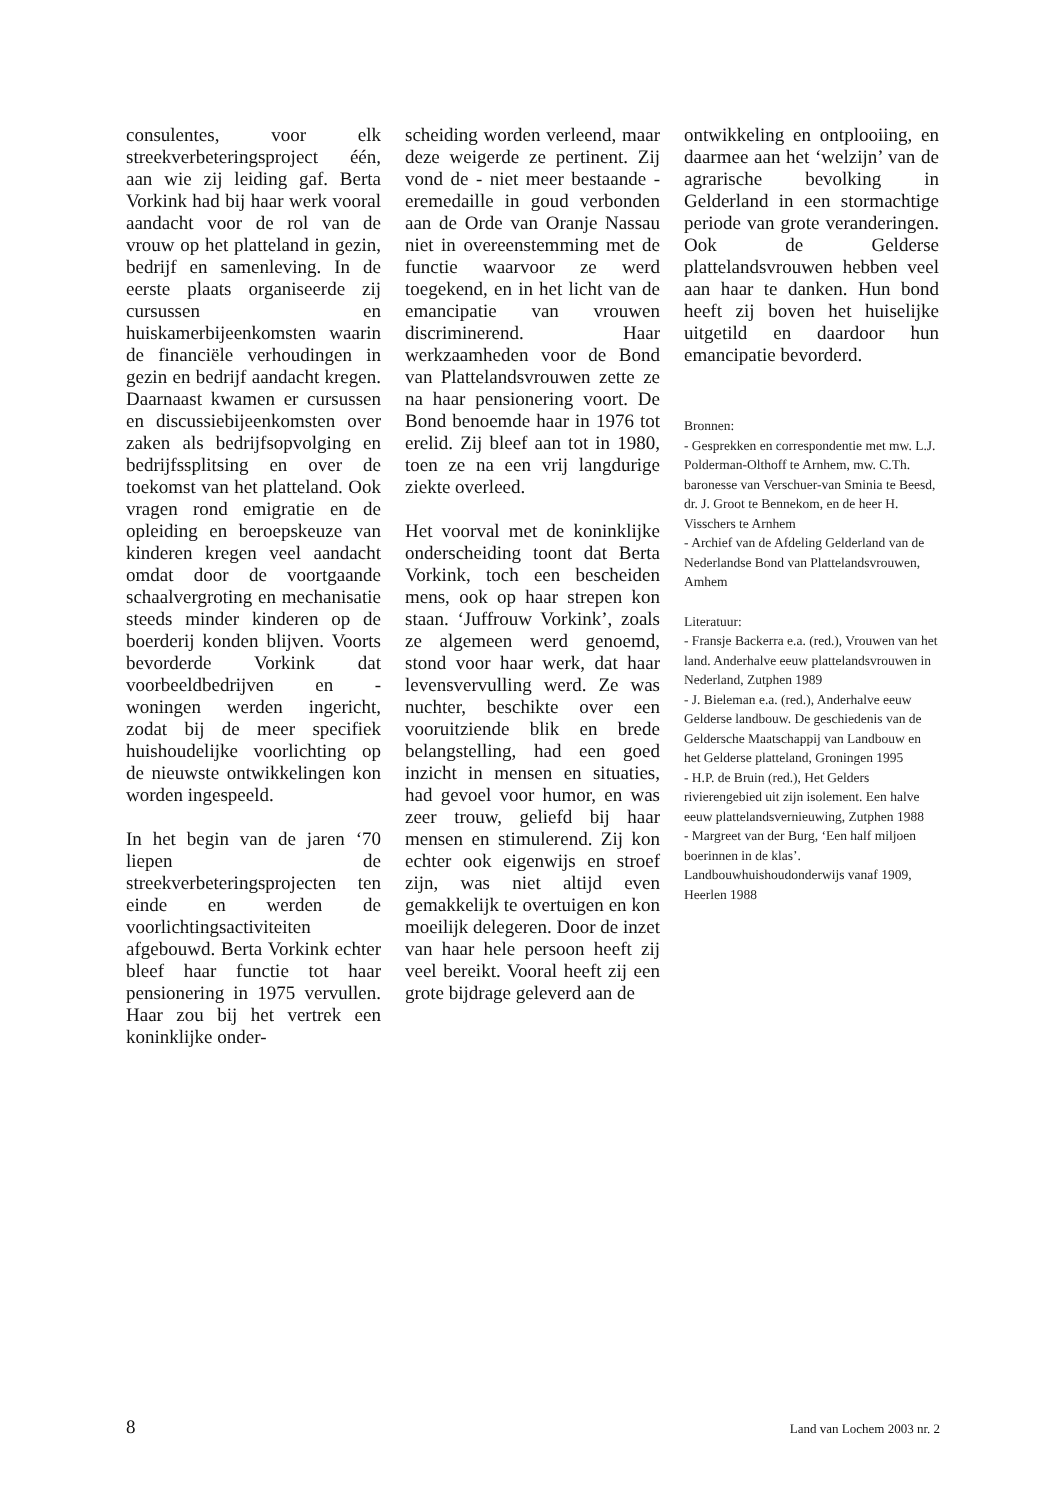consulentes, voor elk streekverbeteringsproject één, aan wie zij leiding gaf. Berta Vorkink had bij haar werk vooral aandacht voor de rol van de vrouw op het platteland in gezin, bedrijf en samenleving. In de eerste plaats organiseerde zij cursussen en huiskamerbijeenkomsten waarin de financiële verhoudingen in gezin en bedrijf aandacht kregen. Daarnaast kwamen er cursussen en discussiebijeenkomsten over zaken als bedrijfsopvolging en bedrijfssplitsing en over de toekomst van het platteland. Ook vragen rond emigratie en de opleiding en beroepskeuze van kinderen kregen veel aandacht omdat door de voortgaande schaalvergroting en mechanisatie steeds minder kinderen op de boerderij konden blijven. Voorts bevorderde Vorkink dat voorbeeldbedrijven en -woningen werden ingericht, zodat bij de meer specifiek huishoudelijke voorlichting op de nieuwste ontwikkelingen kon worden ingespeeld.
In het begin van de jaren ‘70 liepen de streekverbeteringsprojecten ten einde en werden de voorlichtingsactiviteiten afgebouwd. Berta Vorkink echter bleef haar functie tot haar pensionering in 1975 vervullen. Haar zou bij het vertrek een koninklijke onder-
scheiding worden verleend, maar deze weigerde ze pertinent. Zij vond de - niet meer bestaande - eremedaille in goud verbonden aan de Orde van Oranje Nassau niet in overeenstemming met de functie waarvoor ze werd toegekend, en in het licht van de emancipatie van vrouwen discriminerend. Haar werkzaamheden voor de Bond van Plattelandsvrouwen zette ze na haar pensionering voort. De Bond benoemde haar in 1976 tot erelid. Zij bleef aan tot in 1980, toen ze na een vrij langdurige ziekte overleed.
Het voorval met de koninklijke onderscheiding toont dat Berta Vorkink, toch een bescheiden mens, ook op haar strepen kon staan. ‘Juffrouw Vorkink’, zoals ze algemeen werd genoemd, stond voor haar werk, dat haar levensvervulling werd. Ze was nuchter, beschikte over een vooruitziende blik en brede belangstelling, had een goed inzicht in mensen en situaties, had gevoel voor humor, en was zeer trouw, geliefd bij haar mensen en stimulerend. Zij kon echter ook eigenwijs en stroef zijn, was niet altijd even gemakkelijk te overtuigen en kon moeilijk delegeren. Door de inzet van haar hele persoon heeft zij veel bereikt. Vooral heeft zij een grote bijdrage geleverd aan de
ontwikkeling en ontplooiing, en daarmee aan het ‘welzijn’ van de agrarische bevolking in Gelderland in een stormachtige periode van grote veranderingen. Ook de Gelderse plattelandsvrouwen hebben veel aan haar te danken. Hun bond heeft zij boven het huiselijke uitgetild en daardoor hun emancipatie bevorderd.
Bronnen:
- Gesprekken en correspondentie met mw. L.J. Polderman-Olthoff te Arnhem, mw. C.Th. baronesse van Verschuer-van Sminia te Beesd, dr. J. Groot te Bennekom, en de heer H. Visschers te Arnhem
- Archief van de Afdeling Gelderland van de Nederlandse Bond van Plattelandsvrouwen, Amhem
Literatuur:
- Fransje Backerra e.a. (red.), Vrouwen van het land. Anderhalve eeuw plattelandsvrouwen in Nederland, Zutphen 1989
- J. Bieleman e.a. (red.), Anderhalve eeuw Gelderse landbouw. De geschiedenis van de Geldersche Maatschappij van Landbouw en het Gelderse platteland, Groningen 1995
- H.P. de Bruin (red.), Het Gelders rivierengebied uit zijn isolement. Een halve eeuw plattelandsvernieuwing, Zutphen 1988
- Margreet van der Burg, ‘Een half miljoen boerinnen in de klas’. Landbouwhuishoudonderwijs vanaf 1909, Heerlen 1988
8 Land van Lochem 2003 nr. 2